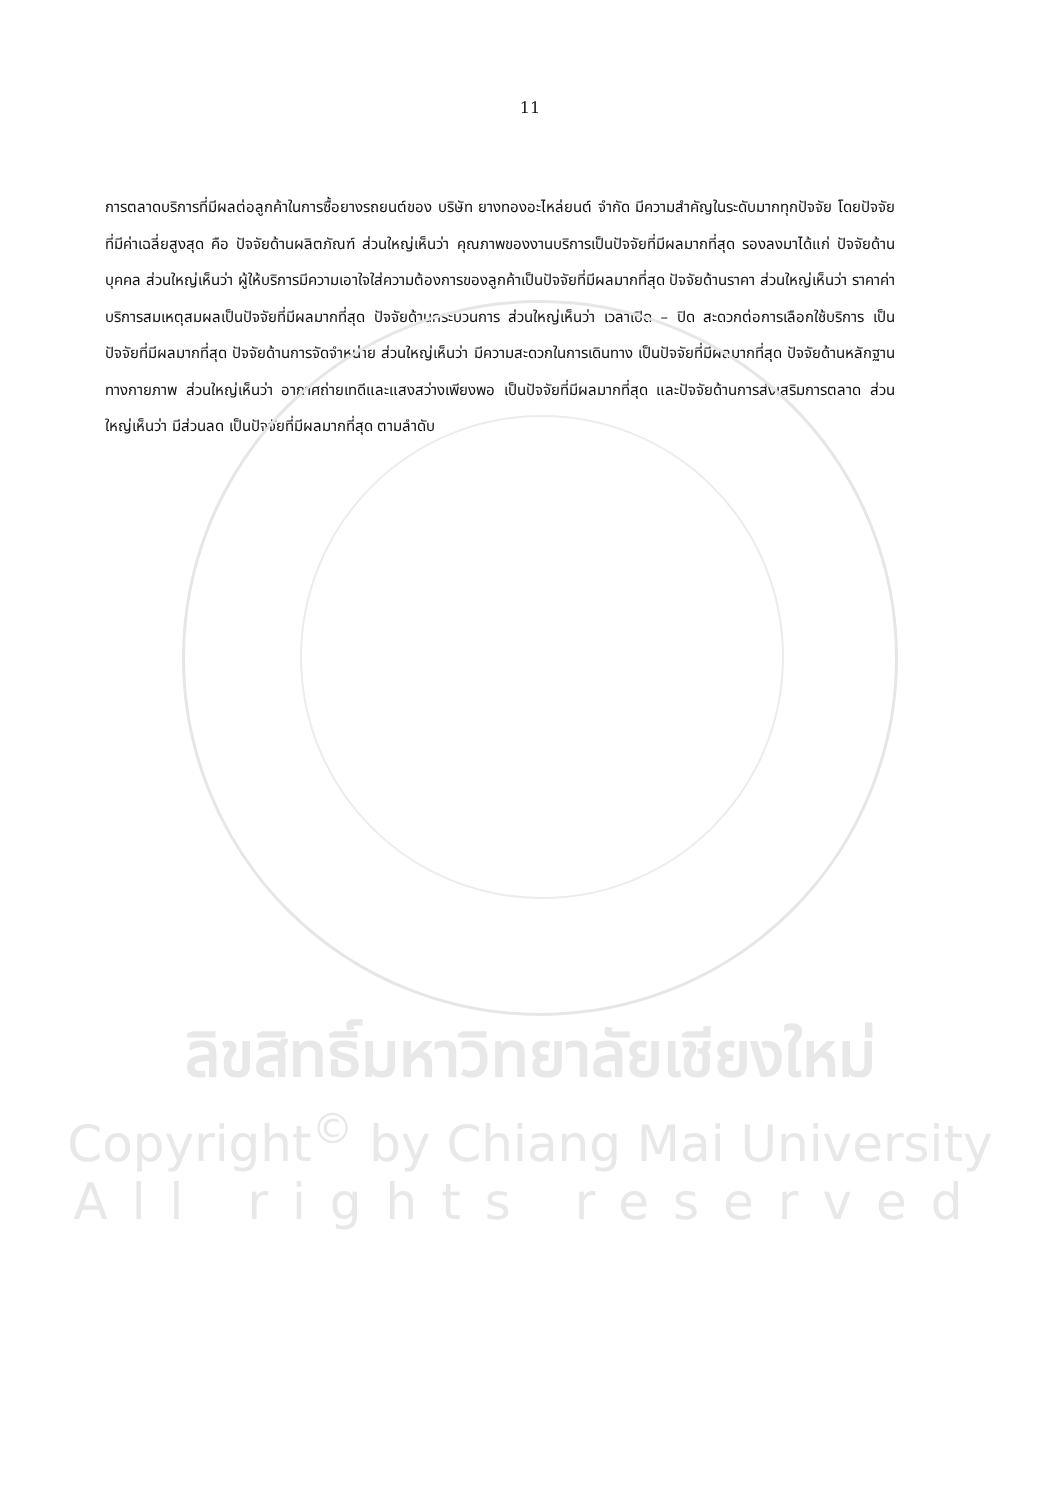11
การตลาดบริการที่มีผลต่อลูกค้าในการซื้อยางรถยนต์ของ บริษัท ยางทองอะไหล่ยนต์ จำกัด มีความสำคัญในระดับมากทุกปัจจัย โดยปัจจัยที่มีค่าเฉลี่ยสูงสุด คือ ปัจจัยด้านผลิตภัณฑ์ ส่วนใหญ่เห็นว่า คุณภาพของงานบริการเป็นปัจจัยที่มีผลมากที่สุด รองลงมาได้แก่ ปัจจัยด้านบุคคล ส่วนใหญ่เห็นว่า ผู้ให้บริการมีความเอาใจใส่ความต้องการของลูกค้าเป็นปัจจัยที่มีผลมากที่สุด ปัจจัยด้านราคา ส่วนใหญ่เห็นว่า ราคาค่าบริการสมเหตุสมผลเป็นปัจจัยที่มีผลมากที่สุด ปัจจัยด้านกระบวนการ ส่วนใหญ่เห็นว่า เวลาเปิด – ปิด สะดวกต่อการเลือกใช้บริการ เป็นปัจจัยที่มีผลมากที่สุด ปัจจัยด้านการจัดจำหน่าย ส่วนใหญ่เห็นว่า มีความสะดวกในการเดินทาง เป็นปัจจัยที่มีผลมากที่สุด ปัจจัยด้านหลักฐานทางกายภาพ ส่วนใหญ่เห็นว่า อากาศถ่ายเทดีและแสงสว่างเพียงพอ เป็นปัจจัยที่มีผลมากที่สุด และปัจจัยด้านการส่งเสริมการตลาด ส่วนใหญ่เห็นว่า มีส่วนลด เป็นปัจจัยที่มีผลมากที่สุด ตามลำดับ
ลิขสิทธิ์มหาวิทยาลัยเชียงใหม่
Copyright<sup>©</sup> by Chiang Mai University
All rights reserved